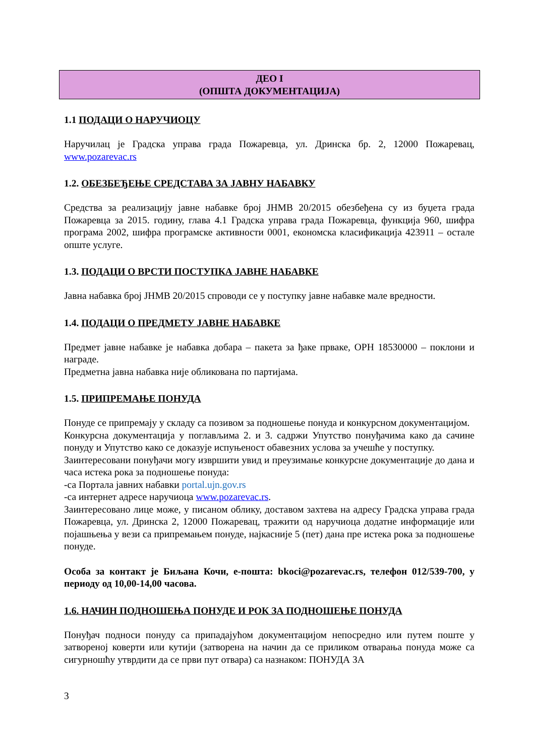ДЕО I
(ОПШТА ДОКУМЕНТАЦИЈА)
1.1 ПОДАЦИ О НАРУЧИОЦУ
Наручилац је Градска управа града Пожаревца, ул. Дринска бр. 2, 12000 Пожаревац, www.pozarevac.rs
1.2. ОБЕЗБЕЂЕЊЕ СРЕДСТАВА ЗА ЈАВНУ НАБАВКУ
Средства за реализацију јавне набавке број ЈНМВ 20/2015 обезбеђена су из буџета града Пожаревца за 2015. годину, глава 4.1 Градска управа града Пожаревца, функција 960, шифра програма 2002, шифра програмске активности 0001, економска класификација 423911 – остале опште услуге.
1.3. ПОДАЦИ О ВРСТИ ПОСТУПКА ЈАВНЕ НАБАВКЕ
Јавна набавка број ЈНМВ 20/2015 спроводи се у поступку јавне набавке мале вредности.
1.4. ПОДАЦИ О ПРЕДМЕТУ ЈАВНЕ НАБАВКЕ
Предмет јавне набавке је набавка добара – пакета за ђаке прваке, ОРН 18530000 – поклони и награде.
Предметна јавна набавка није обликована по партијама.
1.5. ПРИПРЕМАЊЕ ПОНУДА
Понуде се припремају у складу са позивом за подношење понуда и конкурсном документацијом.
Конкурсна документација у поглављима 2. и 3. садржи Упутство понуђачима како да сачине понуду и Упутство како се доказује испуњеност обавезних услова за учешће у поступку.
Заинтересовани понуђачи могу извршити увид и преузимање конкурсне документације до дана и часа истека рока за подношење понуда:
-са Портала јавних набавки portal.ujn.gov.rs
-са интернет адресе наручиоца www.pozarevac.rs.
Заинтересовано лице може, у писаном облику, доставом захтева на адресу Градска управа града Пожаревца, ул. Дринска 2, 12000 Пожаревац, тражити од наручиоца додатне информације или појашњења у вези са припремањем понуде, најкасније 5 (пет) дана пре истека рока за подношење понуде.
Особа за контакт је Биљана Кочи, е-пошта: bkoci@pozarevac.rs, телефон 012/539-700, у периоду од 10,00-14,00 часова.
1.6. НАЧИН ПОДНОШЕЊА ПОНУДЕ И РОК ЗА ПОДНОШЕЊЕ ПОНУДА
Понуђач подноси понуду са припадајућом документацијом непосредно или путем поште у затвореној коверти или кутији (затворена на начин да се приликом отварања понуда може са сигурношћу утврдити да се први пут отвара) са назнаком: ПОНУДА ЗА
3